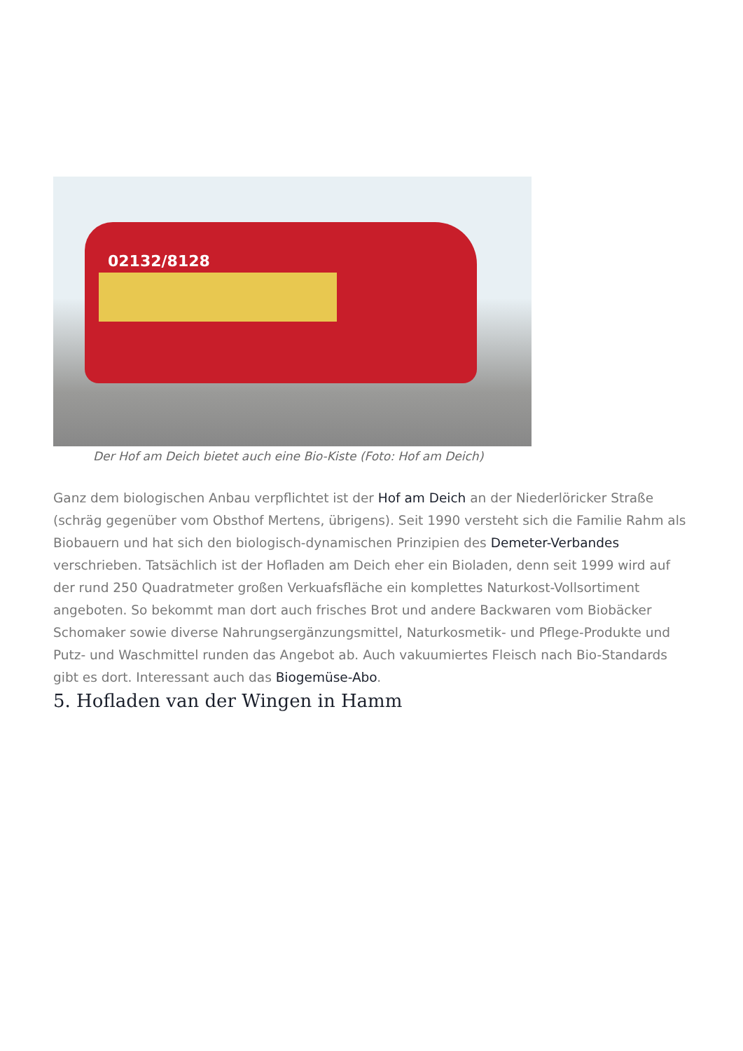02132/8128
Der Hof am Deich bietet auch eine Bio-Kiste (Foto: Hof am Deich)
Ganz dem biologischen Anbau verpflichtet ist der Hof am Deich an der Niederlöricker Straße (schräg gegenüber vom Obsthof Mertens, übrigens). Seit 1990 versteht sich die Familie Rahm als Biobauern und hat sich den biologisch-dynamischen Prinzipien des Demeter-Verbandes verschrieben. Tatsächlich ist der Hofladen am Deich eher ein Bioladen, denn seit 1999 wird auf der rund 250 Quadratmeter großen Verkuafsfläche ein komplettes Naturkost-Vollsortiment angeboten. So bekommt man dort auch frisches Brot und andere Backwaren vom Biobäcker Schomaker sowie diverse Nahrungsergänzungsmittel, Naturkosmetik- und Pflege-Produkte und Putz- und Waschmittel runden das Angebot ab. Auch vakuumiertes Fleisch nach Bio-Standards gibt es dort. Interessant auch das Biogemüse-Abo.
5. Hofladen van der Wingen in Hamm